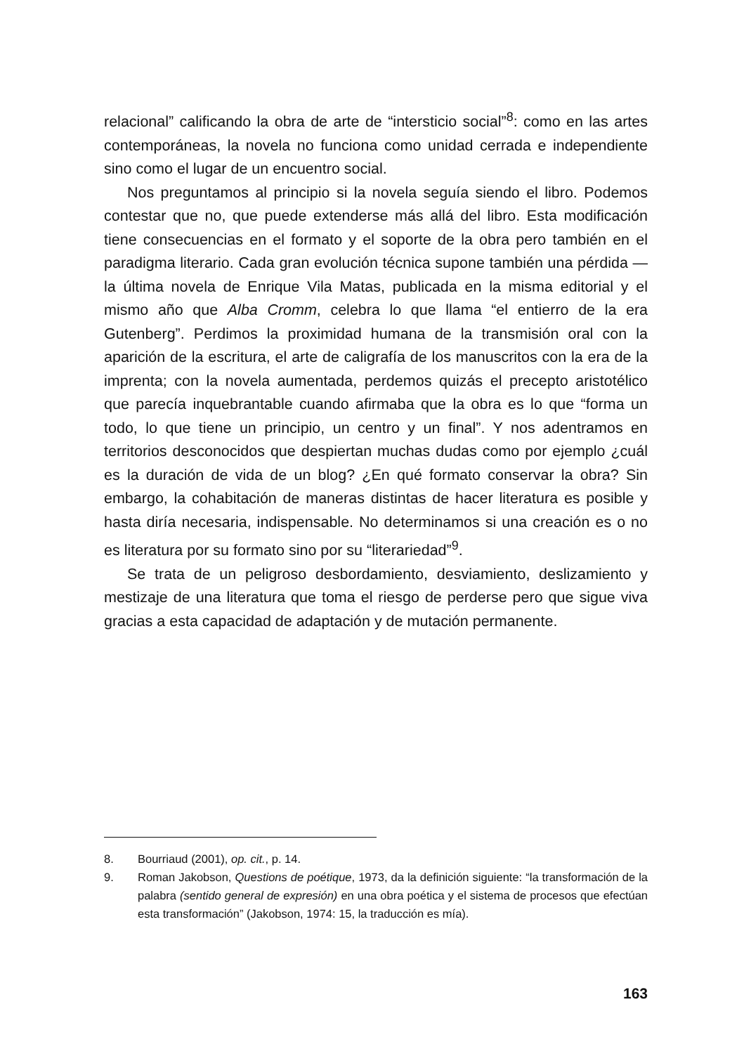relacional” calificando la obra de arte de “intersticio social”<sup>8</sup>: como en las artes contemporáneas, la novela no funciona como unidad cerrada e independiente sino como el lugar de un encuentro social.
Nos preguntamos al principio si la novela seguía siendo el libro. Podemos contestar que no, que puede extenderse más allá del libro. Esta modificación tiene consecuencias en el formato y el soporte de la obra pero también en el paradigma literario. Cada gran evolución técnica supone también una pérdida — la última novela de Enrique Vila Matas, publicada en la misma editorial y el mismo año que Alba Cromm, celebra lo que llama “el entierro de la era Gutenberg”. Perdimos la proximidad humana de la transmisión oral con la aparición de la escritura, el arte de caligrafía de los manuscritos con la era de la imprenta; con la novela aumentada, perdemos quizás el precepto aristotélico que parecía inquebrantable cuando afirmaba que la obra es lo que “forma un todo, lo que tiene un principio, un centro y un final”. Y nos adentramos en territorios desconocidos que despiertan muchas dudas como por ejemplo ¿cuál es la duración de vida de un blog? ¿En qué formato conservar la obra? Sin embargo, la cohabitación de maneras distintas de hacer literatura es posible y hasta diría necesaria, indispensable. No determinamos si una creación es o no es literatura por su formato sino por su “literariedad”<sup>9</sup>.
Se trata de un peligroso desbordamiento, desviamiento, deslizamiento y mestizaje de una literatura que toma el riesgo de perderse pero que sigue viva gracias a esta capacidad de adaptación y de mutación permanente.
8. Bourriaud (2001), op. cit., p. 14.
9. Roman Jakobson, Questions de poétique, 1973, da la definición siguiente: “la transformación de la palabra (sentido general de expresión) en una obra poética y el sistema de procesos que efectúan esta transformación” (Jakobson, 1974: 15, la traducción es mía).
163